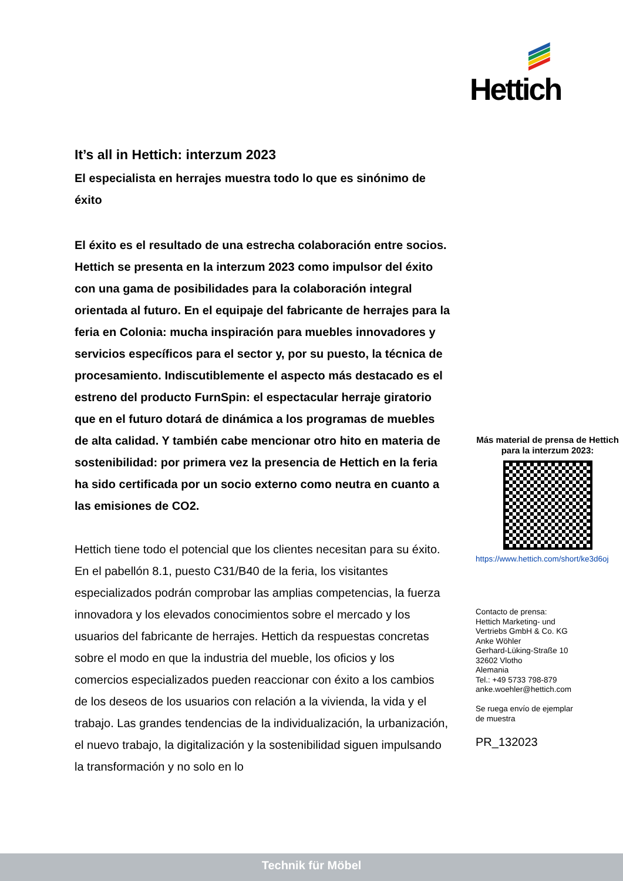Hettich
It’s all in Hettich: interzum 2023
El especialista en herrajes muestra todo lo que es sinónimo de éxito
El éxito es el resultado de una estrecha colaboración entre socios. Hettich se presenta en la interzum 2023 como impulsor del éxito con una gama de posibilidades para la colaboración integral orientada al futuro. En el equipaje del fabricante de herrajes para la feria en Colonia: mucha inspiración para muebles innovadores y servicios específicos para el sector y, por su puesto, la técnica de procesamiento. Indiscutiblemente el aspecto más destacado es el estreno del producto FurnSpin: el espectacular herraje giratorio que en el futuro dotará de dinámica a los programas de muebles de alta calidad. Y también cabe mencionar otro hito en materia de sostenibilidad: por primera vez la presencia de Hettich en la feria ha sido certificada por un socio externo como neutra en cuanto a las emisiones de CO2.
Hettich tiene todo el potencial que los clientes necesitan para su éxito. En el pabellón 8.1, puesto C31/B40 de la feria, los visitantes especializados podrán comprobar las amplias competencias, la fuerza innovadora y los elevados conocimientos sobre el mercado y los usuarios del fabricante de herrajes. Hettich da respuestas concretas sobre el modo en que la industria del mueble, los oficios y los comercios especializados pueden reaccionar con éxito a los cambios de los deseos de los usuarios con relación a la vivienda, la vida y el trabajo. Las grandes tendencias de la individualización, la urbanización, el nuevo trabajo, la digitalización y la sostenibilidad siguen impulsando la transformación y no solo en lo
Más material de prensa de Hettich para la interzum 2023:
https://www.hettich.com/short/ke3d6oj
Contacto de prensa:
Hettich Marketing- und
Vertriebs GmbH & Co. KG
Anke Wöhler
Gerhard-Lüking-Straße 10
32602 Vlotho
Alemania
Tel.: +49 5733 798-879
anke.woehler@hettich.com
Se ruega envío de ejemplar
de muestra
PR_132023
Technik für Möbel